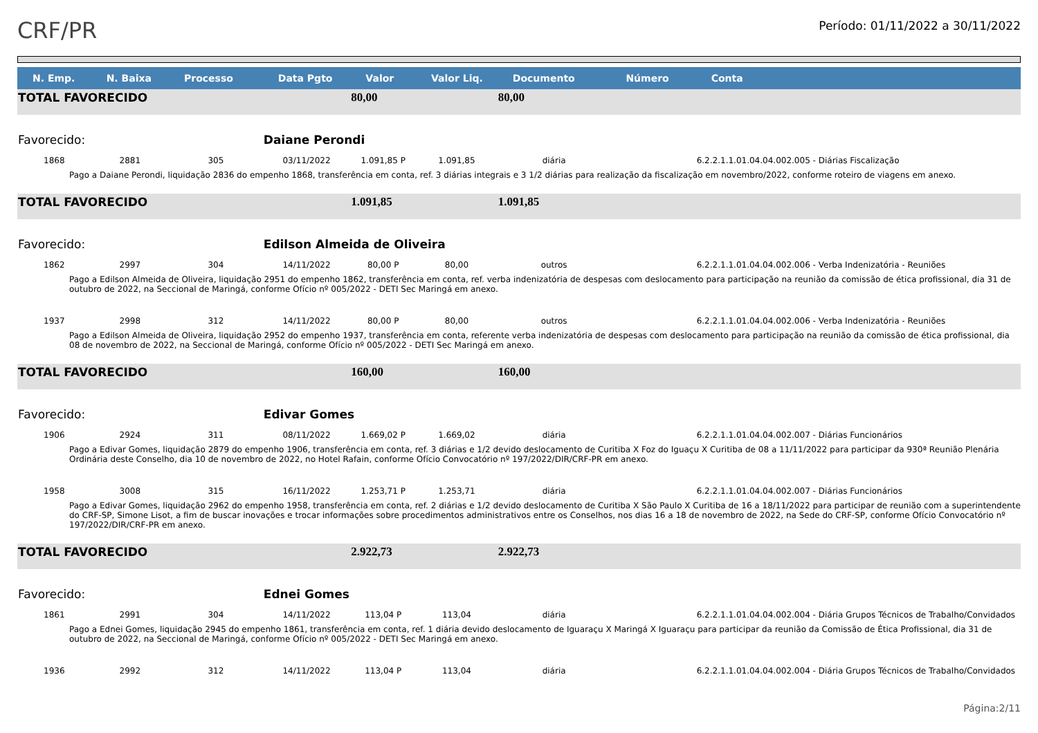CRF/PR
Período: 01/11/2022 a 30/11/2022
| N. Emp. | N. Baixa | Processo | Data Pgto | Valor | Valor Liq. | Documento | Número | Conta |
| --- | --- | --- | --- | --- | --- | --- | --- | --- |
| TOTAL FAVORECIDO | | | | 80,00 | | 80,00 | | |
| Favorecido: | | | Daiane Perondi | | | | | |
| 1868 | 2881 | 305 | 03/11/2022 | 1.091,85 P | 1.091,85 | diária | | 6.2.2.1.1.01.04.04.002.005 - Diárias Fiscalização |
| Pago a Daiane Perondi, liquidação 2836 do empenho 1868, transferência em conta, ref. 3 diárias integrais e 3 1/2 diárias para realização da fiscalização em novembro/2022, conforme roteiro de viagens em anexo. | | | | | | | | |
| TOTAL FAVORECIDO | | | | 1.091,85 | | 1.091,85 | | |
| Favorecido: | | | Edilson Almeida de Oliveira | | | | | |
| 1862 | 2997 | 304 | 14/11/2022 | 80,00 P | 80,00 | outros | | 6.2.2.1.1.01.04.04.002.006 - Verba Indenizatória - Reuniões |
| Pago a Edilson Almeida de Oliveira, liquidação 2951 do empenho 1862, transferência em conta, ref. verba indenizatória de despesas com deslocamento para participação na reunião da comissão de ética profissional, dia 31 de outubro de 2022, na Seccional de Maringá, conforme Ofício nº 005/2022 - DETI Sec Maringá em anexo. | | | | | | | | |
| 1937 | 2998 | 312 | 14/11/2022 | 80,00 P | 80,00 | outros | | 6.2.2.1.1.01.04.04.002.006 - Verba Indenizatória - Reuniões |
| Pago a Edilson Almeida de Oliveira, liquidação 2952 do empenho 1937, transferência em conta, referente verba indenizatória de despesas com deslocamento para participação na reunião da comissão de ética profissional, dia 08 de novembro de 2022, na Seccional de Maringá, conforme Ofício nº 005/2022 - DETI Sec Maringá em anexo. | | | | | | | | |
| TOTAL FAVORECIDO | | | | 160,00 | | 160,00 | | |
| Favorecido: | | | Edivar Gomes | | | | | |
| 1906 | 2924 | 311 | 08/11/2022 | 1.669,02 P | 1.669,02 | diária | | 6.2.2.1.1.01.04.04.002.007 - Diárias Funcionários |
| Pago a Edivar Gomes, liquidação 2879 do empenho 1906, transferência em conta, ref. 3 diárias e 1/2 devido deslocamento de Curitiba X Foz do Iguaçu X Curitiba de 08 a 11/11/2022 para participar da 930ª Reunião Plenária Ordinária deste Conselho, dia 10 de novembro de 2022, no Hotel Rafain, conforme Ofício Convocatório nº 197/2022/DIR/CRF-PR em anexo. | | | | | | | | |
| 1958 | 3008 | 315 | 16/11/2022 | 1.253,71 P | 1.253,71 | diária | | 6.2.2.1.1.01.04.04.002.007 - Diárias Funcionários |
| Pago a Edivar Gomes, liquidação 2962 do empenho 1958, transferência em conta, ref. 2 diárias e 1/2 devido deslocamento de Curitiba X São Paulo X Curitiba de 16 a 18/11/2022 para participar de reunião com a superintendente do CRF-SP, Simone Lisot, a fim de buscar inovações e trocar informações sobre procedimentos administrativos entre os Conselhos, nos dias 16 a 18 de novembro de 2022, na Sede do CRF-SP, conforme Ofício Convocatório nº 197/2022/DIR/CRF-PR em anexo. | | | | | | | | |
| TOTAL FAVORECIDO | | | | 2.922,73 | | 2.922,73 | | |
| Favorecido: | | | Ednei Gomes | | | | | |
| 1861 | 2991 | 304 | 14/11/2022 | 113,04 P | 113,04 | diária | | 6.2.2.1.1.01.04.04.002.004 - Diária Grupos Técnicos de Trabalho/Convidados |
| Pago a Ednei Gomes, liquidação 2945 do empenho 1861, transferência em conta, ref. 1 diária devido deslocamento de Iguaraçu X Maringá X Iguaraçu para participar da reunião da Comissão de Ética Profissional, dia 31 de outubro de 2022, na Seccional de Maringá, conforme Ofício nº 005/2022 - DETI Sec Maringá em anexo. | | | | | | | | |
| 1936 | 2992 | 312 | 14/11/2022 | 113,04 P | 113,04 | diária | | 6.2.2.1.1.01.04.04.002.004 - Diária Grupos Técnicos de Trabalho/Convidados |
Página:2/11